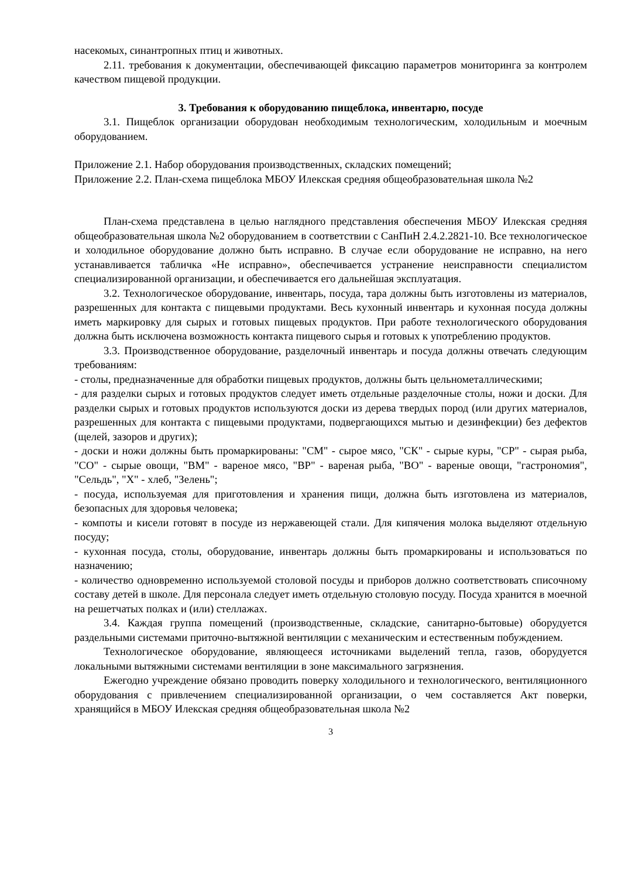насекомых, синантропных птиц и животных.
2.11. требования к документации, обеспечивающей фиксацию параметров мониторинга за контролем качеством пищевой продукции.
3. Требования к оборудованию пищеблока, инвентарю, посуде
3.1. Пищеблок организации оборудован необходимым технологическим, холодильным и моечным оборудованием.
Приложение 2.1. Набор оборудования производственных, складских помещений;
Приложение 2.2. План-схема пищеблока МБОУ Илекская средняя общеобразовательная школа №2
План-схема представлена в целью наглядного представления обеспечения МБОУ Илекская средняя общеобразовательная школа №2 оборудованием в соответствии с СанПиН 2.4.2.2821-10. Все технологическое и холодильное оборудование должно быть исправно. В случае если оборудование не исправно, на него устанавливается табличка «Не исправно», обеспечивается устранение неисправности специалистом специализированной организации, и обеспечивается его дальнейшая эксплуатация.
3.2. Технологическое оборудование, инвентарь, посуда, тара должны быть изготовлены из материалов, разрешенных для контакта с пищевыми продуктами. Весь кухонный инвентарь и кухонная посуда должны иметь маркировку для сырых и готовых пищевых продуктов. При работе технологического оборудования должна быть исключена возможность контакта пищевого сырья и готовых к употреблению продуктов.
3.3. Производственное оборудование, разделочный инвентарь и посуда должны отвечать следующим требованиям:
- столы, предназначенные для обработки пищевых продуктов, должны быть цельнометаллическими;
- для разделки сырых и готовых продуктов следует иметь отдельные разделочные столы, ножи и доски. Для разделки сырых и готовых продуктов используются доски из дерева твердых пород (или других материалов, разрешенных для контакта с пищевыми продуктами, подвергающихся мытью и дезинфекции) без дефектов (щелей, зазоров и других);
- доски и ножи должны быть промаркированы: "СМ" - сырое мясо, "СК" - сырые куры, "СР" - сырая рыба, "СО" - сырые овощи, "ВМ" - вареное мясо, "ВР" - вареная рыба, "ВО" - вареные овощи, "гастрономия", "Сельдь", "Х" - хлеб, "Зелень";
- посуда, используемая для приготовления и хранения пищи, должна быть изготовлена из материалов, безопасных для здоровья человека;
- компоты и кисели готовят в посуде из нержавеющей стали. Для кипячения молока выделяют отдельную посуду;
- кухонная посуда, столы, оборудование, инвентарь должны быть промаркированы и использоваться по назначению;
- количество одновременно используемой столовой посуды и приборов должно соответствовать списочному составу детей в школе. Для персонала следует иметь отдельную столовую посуду. Посуда хранится в моечной на решетчатых полках и (или) стеллажах.
3.4. Каждая группа помещений (производственные, складские, санитарно-бытовые) оборудуется раздельными системами приточно-вытяжной вентиляции с механическим и естественным побуждением.
Технологическое оборудование, являющееся источниками выделений тепла, газов, оборудуется локальными вытяжными системами вентиляции в зоне максимального загрязнения.
Ежегодно учреждение обязано проводить поверку холодильного и технологического, вентиляционного оборудования с привлечением специализированной организации, о чем составляется Акт поверки, хранящийся в МБОУ Илекская средняя общеобразовательная школа №2
3